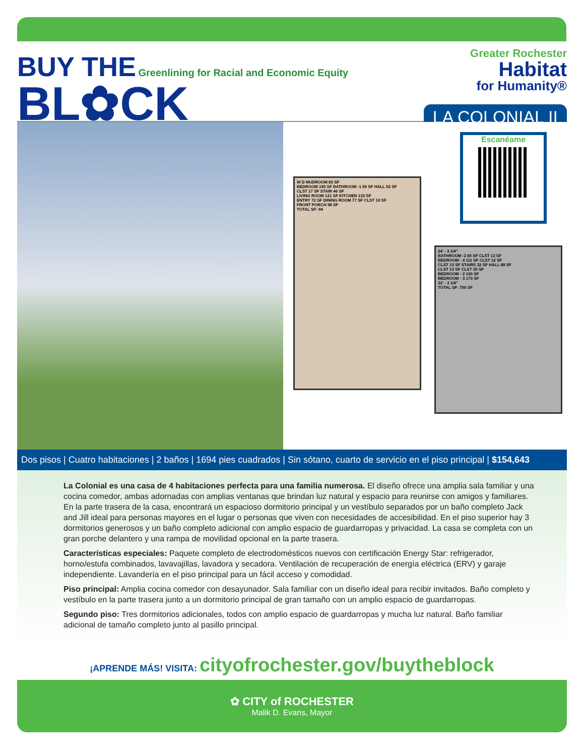BUY THE Greenlining for Racial and Economic Equity
BL✿CK
Greater Rochester
Habitat
for Humanity®
LA COLONIAL II
Escanéame
W D MUDROOM 83 SF
BEDROOM 195 SF BATHROOM -1 59 SF HALL 52 SF
CLST 17 SF STAIR 46 SF
LIVING ROOM 121 SF KITCHEN 133 SF
ENTRY 72 SF DINING ROOM 77 SF CLST 10 SF
FRONT PORCH 98 SF
TOTAL SF: 94
24' - 3 1/4"
BATHROOM -2 60 SF CLST 13 SF
BEDROOM - 4 111 SF CLST 12 SF
CLST 13 SF STAIRS 32 SF HALL 88 SF
CLST 13 SF CLST 35 SF
BEDROOM - 2 130 SF
BEDROOM - 3 173 SF
32' - 3 1/4"
TOTAL SF: 750 SF
Dos pisos | Cuatro habitaciones | 2 baños | 1694 pies cuadrados | Sin sótano, cuarto de servicio en el piso principal | $154,643
La Colonial es una casa de 4 habitaciones perfecta para una familia numerosa. El diseño ofrece una amplia sala familiar y una cocina comedor, ambas adornadas con amplias ventanas que brindan luz natural y espacio para reunirse con amigos y familiares. En la parte trasera de la casa, encontrará un espacioso dormitorio principal y un vestíbulo separados por un baño completo Jack and Jill ideal para personas mayores en el lugar o personas que viven con necesidades de accesibilidad. En el piso superior hay 3 dormitorios generosos y un baño completo adicional con amplio espacio de guardarropas y privacidad. La casa se completa con un gran porche delantero y una rampa de movilidad opcional en la parte trasera.
Características especiales: Paquete completo de electrodomésticos nuevos con certificación Energy Star: refrigerador, horno/estufa combinados, lavavajillas, lavadora y secadora. Ventilación de recuperación de energía eléctrica (ERV) y garaje independiente. Lavandería en el piso principal para un fácil acceso y comodidad.
Piso principal: Amplia cocina comedor con desayunador. Sala familiar con un diseño ideal para recibir invitados. Baño completo y vestíbulo en la parte trasera junto a un dormitorio principal de gran tamaño con un amplio espacio de guardarropas.
Segundo piso: Tres dormitorios adicionales, todos con amplio espacio de guardarropas y mucha luz natural. Baño familiar adicional de tamaño completo junto al pasillo principal.
¡APRENDE MÁS! VISITA: cityofrochester.gov/buytheblock
✿ CITY of ROCHESTER
Malik D. Evans, Mayor